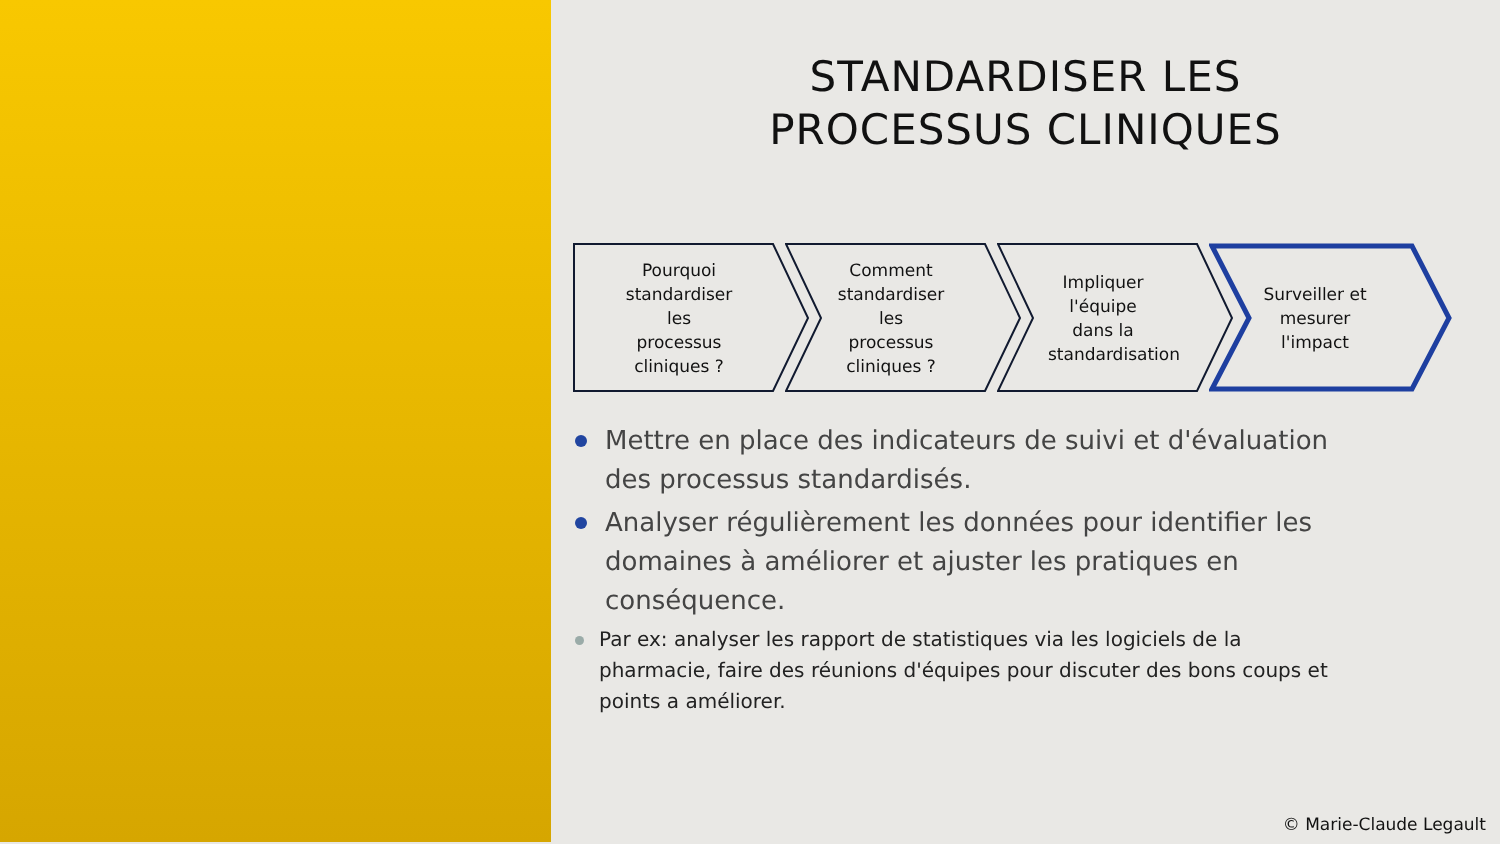STANDARDISER LES
PROCESSUS CLINIQUES
Pourquoi standardiser les processus cliniques ?
Comment standardiser les processus cliniques ?
Impliquer l'équipe dans la standardisation
Surveiller et mesurer l'impact
Mettre en place des indicateurs de suivi et d'évaluation des processus standardisés.
Analyser régulièrement les données pour identifier les domaines à améliorer et ajuster les pratiques en conséquence.
Par ex: analyser les rapport de statistiques via les logiciels de la pharmacie, faire des réunions d'équipes pour discuter des bons coups et points a améliorer.
© Marie-Claude Legault